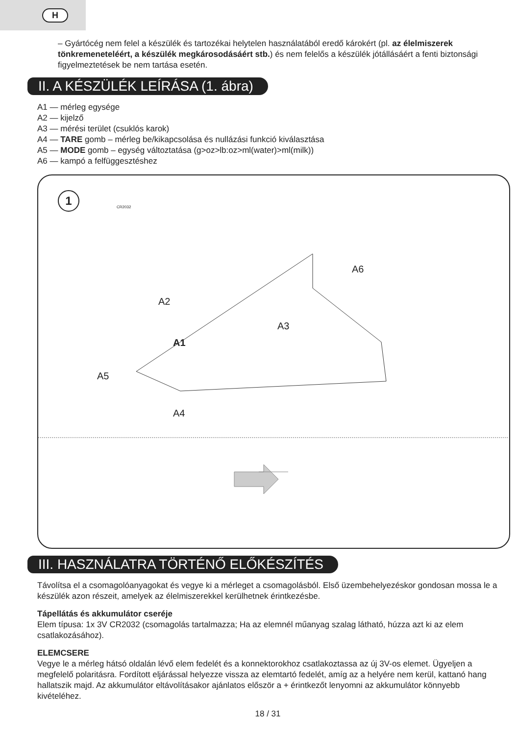H
– Gyártócég nem felel a készülék és tartozékai helytelen használatából eredő károkért (pl. az élelmiszerek tönkremeneteléért, a készülék megkárosodásáért stb.) és nem felelős a készülék jótállásáért a fenti biztonsági figyelmeztetések be nem tartása esetén.
II. A KÉSZÜLÉK LEÍRÁSA (1. ábra)
A1 — mérleg egysége
A2 — kijelző
A3 — mérési terület (csuklós karok)
A4 — TARE gomb – mérleg be/kikapcsolása és nullázási funkció kiválasztása
A5 — MODE gomb – egység változtatása (g>oz>lb:oz>ml(water)>ml(milk))
A6 — kampó a felfüggesztéshez
1
CR2032
A6
A2
A3
A1
A5
A4
III. HASZNÁLATRA TÖRTÉNŐ ELŐKÉSZÍTÉS
Távolítsa el a csomagolóanyagokat és vegye ki a mérleget a csomagolásból. Első üzembehelyezéskor gondosan mossa le a készülék azon részeit, amelyek az élelmiszerekkel kerülhetnek érintkezésbe.
Tápellátás és akkumulátor cseréje
Elem típusa: 1x 3V CR2032 (csomagolás tartalmazza; Ha az elemnél műanyag szalag látható, húzza azt ki az elem csatlakozásához).
ELEMCSERE
Vegye le a mérleg hátsó oldalán lévő elem fedelét és a konnektorokhoz csatlakoztassa az új 3V-os elemet. Ügyeljen a megfelelő polaritásra. Fordított eljárással helyezze vissza az elemtartó fedelét, amíg az a helyére nem kerül, kattanó hang hallatszik majd. Az akkumulátor eltávolításakor ajánlatos először a + érintkezőt lenyomni az akkumulátor könnyebb kivételéhez.
18 / 31